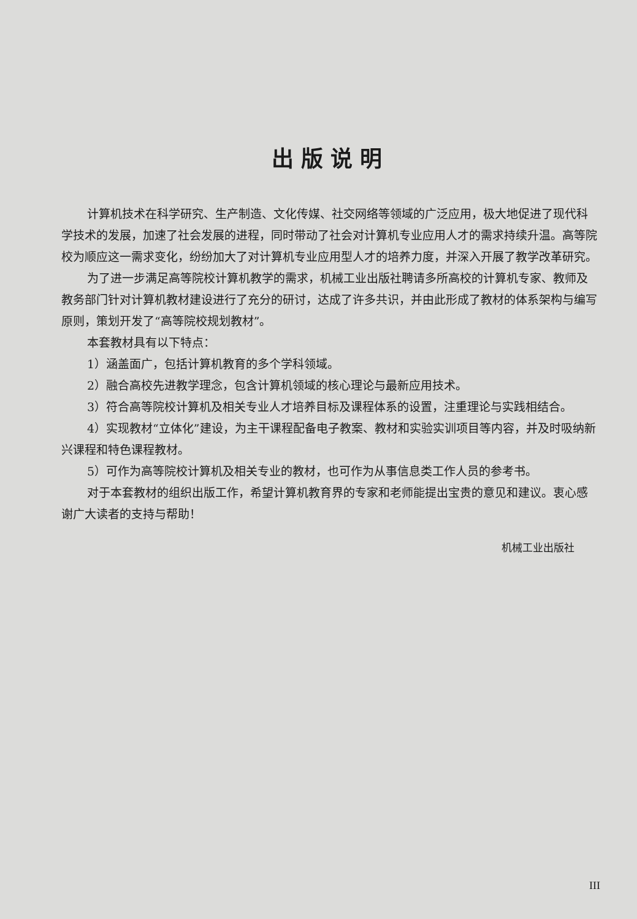出版说明
计算机技术在科学研究、生产制造、文化传媒、社交网络等领域的广泛应用，极大地促进了现代科学技术的发展，加速了社会发展的进程，同时带动了社会对计算机专业应用人才的需求持续升温。高等院校为顺应这一需求变化，纷纷加大了对计算机专业应用型人才的培养力度，并深入开展了教学改革研究。
为了进一步满足高等院校计算机教学的需求，机械工业出版社聘请多所高校的计算机专家、教师及教务部门针对计算机教材建设进行了充分的研讨，达成了许多共识，并由此形成了教材的体系架构与编写原则，策划开发了“高等院校规划教材”。
本套教材具有以下特点：
1）涵盖面广，包括计算机教育的多个学科领域。
2）融合高校先进教学理念，包含计算机领域的核心理论与最新应用技术。
3）符合高等院校计算机及相关专业人才培养目标及课程体系的设置，注重理论与实践相结合。
4）实现教材“立体化”建设，为主干课程配备电子教案、教材和实验实训项目等内容，并及时吸纳新兴课程和特色课程教材。
5）可作为高等院校计算机及相关专业的教材，也可作为从事信息类工作人员的参考书。
对于本套教材的组织出版工作，希望计算机教育界的专家和老师能提出宝贵的意见和建议。衷心感谢广大读者的支持与帮助！
机械工业出版社
III